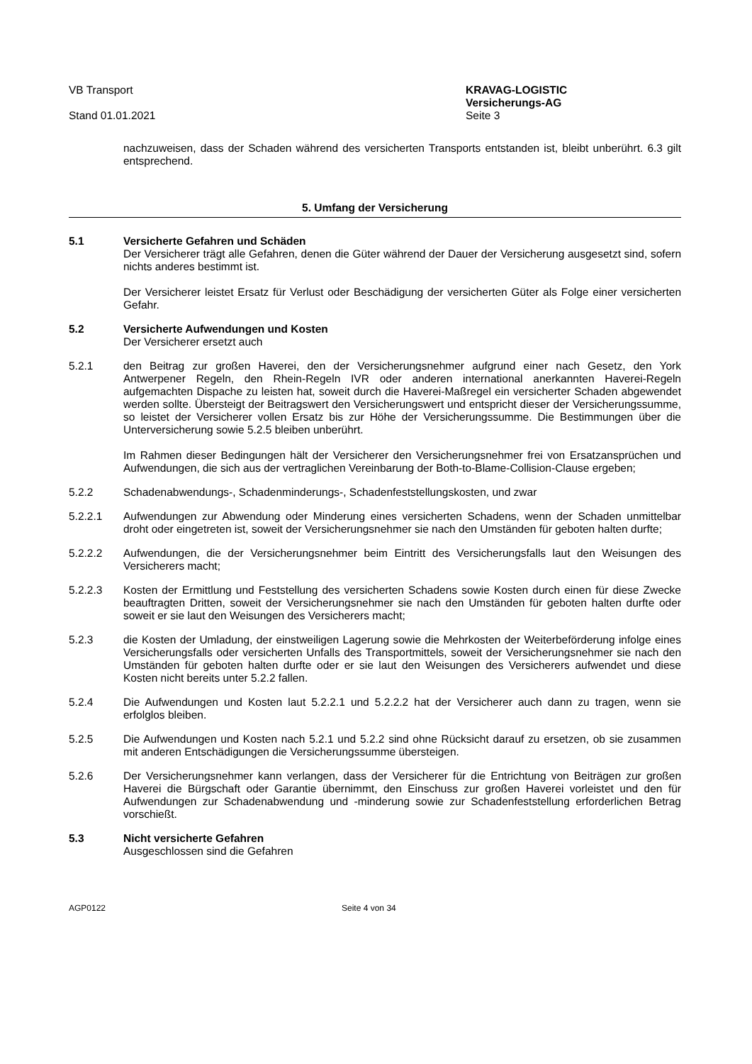VB Transport
Stand 01.01.2021
KRAVAG-LOGISTIC
Versicherungs-AG
Seite 3
nachzuweisen, dass der Schaden während des versicherten Transports entstanden ist, bleibt unberührt. 6.3 gilt entsprechend.
5. Umfang der Versicherung
5.1 Versicherte Gefahren und Schäden
Der Versicherer trägt alle Gefahren, denen die Güter während der Dauer der Versicherung ausgesetzt sind, sofern nichts anderes bestimmt ist.
Der Versicherer leistet Ersatz für Verlust oder Beschädigung der versicherten Güter als Folge einer versicherten Gefahr.
5.2 Versicherte Aufwendungen und Kosten
Der Versicherer ersetzt auch
5.2.1 den Beitrag zur großen Haverei, den der Versicherungsnehmer aufgrund einer nach Gesetz, den York Antwerpener Regeln, den Rhein-Regeln IVR oder anderen international anerkannten Haverei-Regeln aufgemachten Dispache zu leisten hat, soweit durch die Haverei-Maßregel ein versicherter Schaden abgewendet werden sollte. Übersteigt der Beitragswert den Versicherungswert und entspricht dieser der Versicherungssumme, so leistet der Versicherer vollen Ersatz bis zur Höhe der Versicherungssumme. Die Bestimmungen über die Unterversicherung sowie 5.2.5 bleiben unberührt.
Im Rahmen dieser Bedingungen hält der Versicherer den Versicherungsnehmer frei von Ersatzansprüchen und Aufwendungen, die sich aus der vertraglichen Vereinbarung der Both-to-Blame-Collision-Clause ergeben;
5.2.2 Schadenabwendungs-, Schadenminderungs-, Schadenfeststellungskosten, und zwar
5.2.2.1 Aufwendungen zur Abwendung oder Minderung eines versicherten Schadens, wenn der Schaden unmittelbar droht oder eingetreten ist, soweit der Versicherungsnehmer sie nach den Umständen für geboten halten durfte;
5.2.2.2 Aufwendungen, die der Versicherungsnehmer beim Eintritt des Versicherungsfalls laut den Weisungen des Versicherers macht;
5.2.2.3 Kosten der Ermittlung und Feststellung des versicherten Schadens sowie Kosten durch einen für diese Zwecke beauftragten Dritten, soweit der Versicherungsnehmer sie nach den Umständen für geboten halten durfte oder soweit er sie laut den Weisungen des Versicherers macht;
5.2.3 die Kosten der Umladung, der einstweiligen Lagerung sowie die Mehrkosten der Weiterbeförderung infolge eines Versicherungsfalls oder versicherten Unfalls des Transportmittels, soweit der Versicherungsnehmer sie nach den Umständen für geboten halten durfte oder er sie laut den Weisungen des Versicherers aufwendet und diese Kosten nicht bereits unter 5.2.2 fallen.
5.2.4 Die Aufwendungen und Kosten laut 5.2.2.1 und 5.2.2.2 hat der Versicherer auch dann zu tragen, wenn sie erfolglos bleiben.
5.2.5 Die Aufwendungen und Kosten nach 5.2.1 und 5.2.2 sind ohne Rücksicht darauf zu ersetzen, ob sie zusammen mit anderen Entschädigungen die Versicherungssumme übersteigen.
5.2.6 Der Versicherungsnehmer kann verlangen, dass der Versicherer für die Entrichtung von Beiträgen zur großen Haverei die Bürgschaft oder Garantie übernimmt, den Einschuss zur großen Haverei vorleistet und den für Aufwendungen zur Schadenabwendung und -minderung sowie zur Schadenfeststellung erforderlichen Betrag vorschießt.
5.3 Nicht versicherte Gefahren
Ausgeschlossen sind die Gefahren
AGP0122 Seite 4 von 34